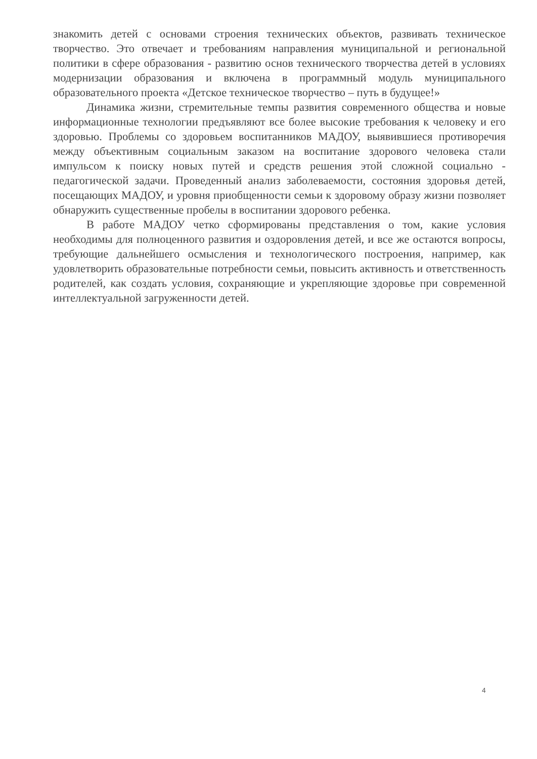знакомить детей с основами строения технических объектов, развивать техническое творчество. Это отвечает и требованиям направления муниципальной и региональной политики в сфере образования - развитию основ технического творчества детей в условиях модернизации образования и включена в программный модуль муниципального образовательного проекта «Детское техническое творчество – путь в будущее!»
Динамика жизни, стремительные темпы развития современного общества и новые информационные технологии предъявляют все более высокие требования к человеку и его здоровью. Проблемы со здоровьем воспитанников МАДОУ, выявившиеся противоречия между объективным социальным заказом на воспитание здорового человека стали импульсом к поиску новых путей и средств решения этой сложной социально - педагогической задачи. Проведенный анализ заболеваемости, состояния здоровья детей, посещающих МАДОУ, и уровня приобщенности семьи к здоровому образу жизни позволяет обнаружить существенные пробелы в воспитании здорового ребенка.
В работе МАДОУ четко сформированы представления о том, какие условия необходимы для полноценного развития и оздоровления детей, и все же остаются вопросы, требующие дальнейшего осмысления и технологического построения, например, как удовлетворить образовательные потребности семьи, повысить активность и ответственность родителей, как создать условия, сохраняющие и укрепляющие здоровье при современной интеллектуальной загруженности детей.
4